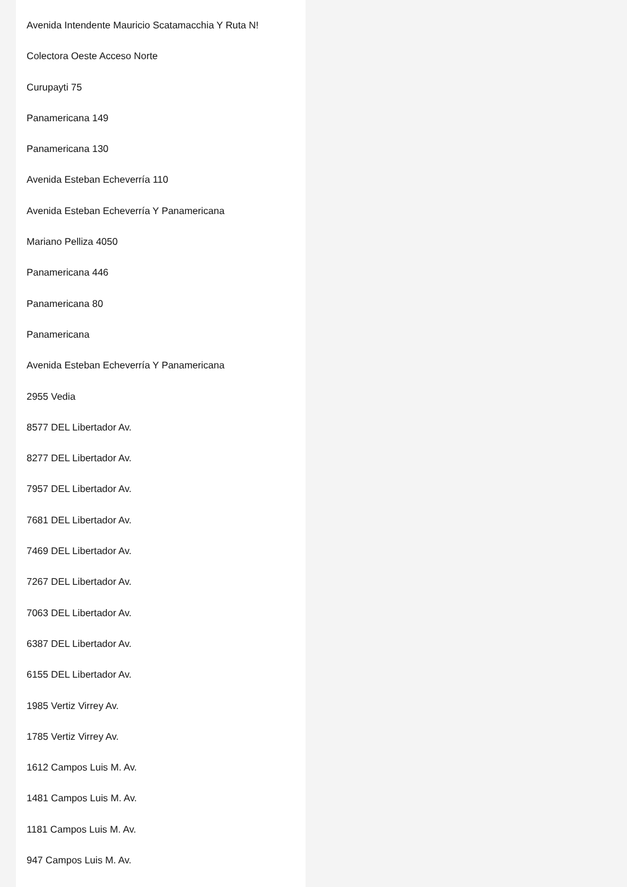Avenida Intendente Mauricio Scatamacchia Y Ruta N!
Colectora Oeste Acceso Norte
Curupayti 75
Panamericana 149
Panamericana 130
Avenida Esteban Echeverría 110
Avenida Esteban Echeverría Y Panamericana
Mariano Pelliza 4050
Panamericana 446
Panamericana 80
Panamericana
Avenida Esteban Echeverría Y Panamericana
2955 Vedia
8577 DEL Libertador Av.
8277 DEL Libertador Av.
7957 DEL Libertador Av.
7681 DEL Libertador Av.
7469 DEL Libertador Av.
7267 DEL Libertador Av.
7063 DEL Libertador Av.
6387 DEL Libertador Av.
6155 DEL Libertador Av.
1985 Vertiz Virrey Av.
1785 Vertiz Virrey Av.
1612 Campos Luis M. Av.
1481 Campos Luis M. Av.
1181 Campos Luis M. Av.
947 Campos Luis M. Av.